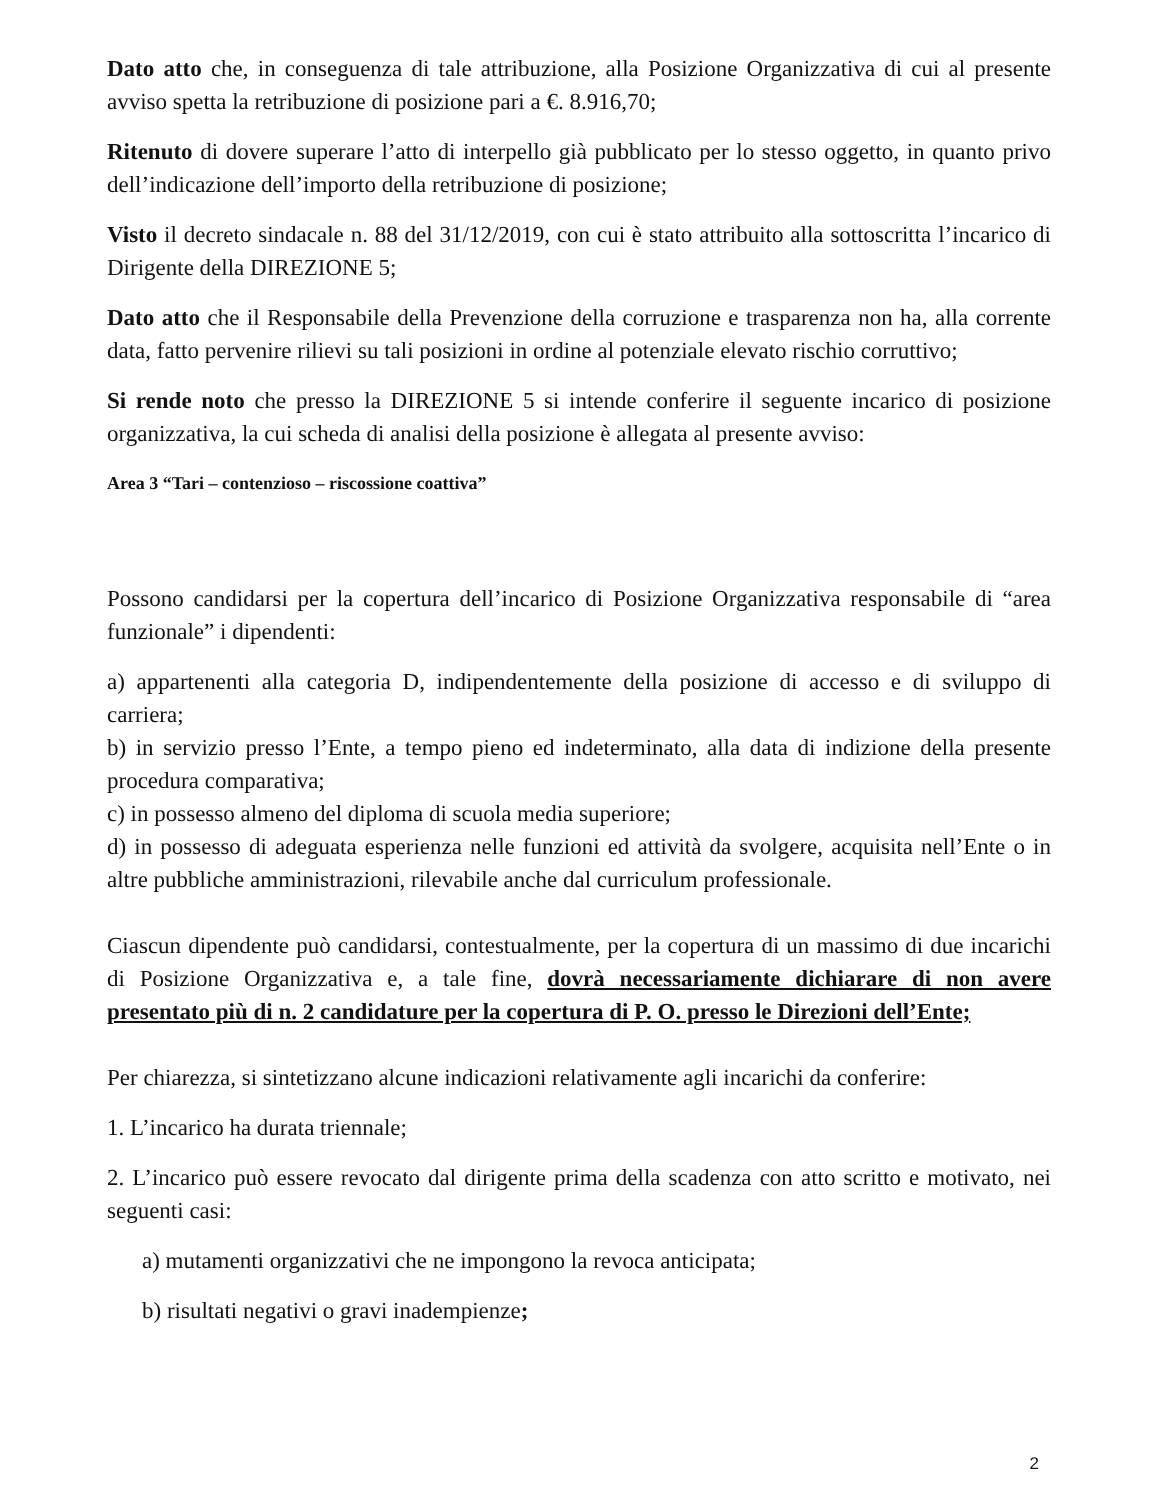Dato atto che, in conseguenza di tale attribuzione, alla Posizione Organizzativa di cui al presente avviso spetta la retribuzione di posizione pari a €. 8.916,70;
Ritenuto di dovere superare l’atto di interpello già pubblicato per lo stesso oggetto, in quanto privo dell’indicazione dell’importo della retribuzione di posizione;
Visto il decreto sindacale n. 88 del 31/12/2019, con cui è stato attribuito alla sottoscritta l’incarico di Dirigente della DIREZIONE 5;
Dato atto che il Responsabile della Prevenzione della corruzione e trasparenza non ha, alla corrente data, fatto pervenire rilievi su tali posizioni in ordine al potenziale elevato rischio corruttivo;
Si rende noto che presso la DIREZIONE 5 si intende conferire il seguente incarico di posizione organizzativa, la cui scheda di analisi della posizione è allegata al presente avviso:
Area 3 “Tari – contenzioso – riscossione coattiva”
Possono candidarsi per la copertura dell’incarico di Posizione Organizzativa responsabile di “area funzionale” i dipendenti:
a) appartenenti alla categoria D, indipendentemente della posizione di accesso e di sviluppo di carriera;
b) in servizio presso l’Ente, a tempo pieno ed indeterminato, alla data di indizione della presente procedura comparativa;
c) in possesso almeno del diploma di scuola media superiore;
d) in possesso di adeguata esperienza nelle funzioni ed attività da svolgere, acquisita nell’Ente o in altre pubbliche amministrazioni, rilevabile anche dal curriculum professionale.
Ciascun dipendente può candidarsi, contestualmente, per la copertura di un massimo di due incarichi di Posizione Organizzativa e, a tale fine, dovrà necessariamente dichiarare di non avere presentato più di n. 2 candidature per la copertura di P. O. presso le Direzioni dell’Ente;
Per chiarezza, si sintetizzano alcune indicazioni relativamente agli incarichi da conferire:
1. L’incarico ha durata triennale;
2. L’incarico può essere revocato dal dirigente prima della scadenza con atto scritto e motivato, nei seguenti casi:
a) mutamenti organizzativi che ne impongono la revoca anticipata;
b) risultati negativi o gravi inadempienze;
2